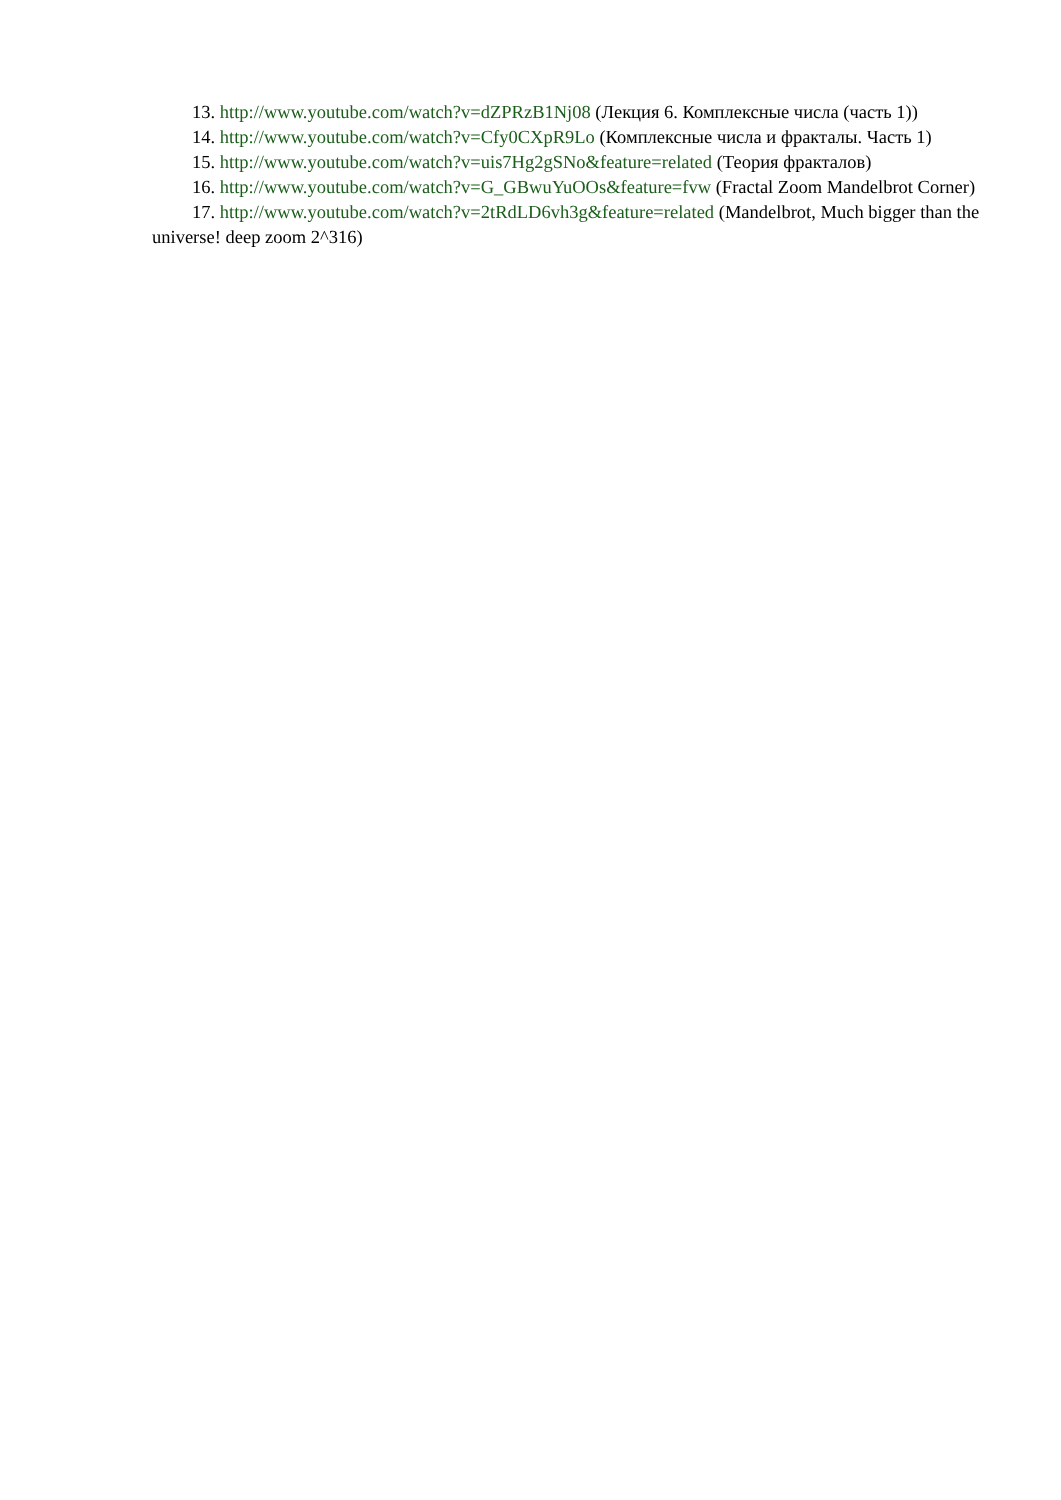13. http://www.youtube.com/watch?v=dZPRzB1Nj08 (Лекция 6. Комплексные числа (часть 1))
14. http://www.youtube.com/watch?v=Cfy0CXpR9Lo (Комплексные числа и фракталы. Часть 1)
15. http://www.youtube.com/watch?v=uis7Hg2gSNo&feature=related (Теория фракталов)
16. http://www.youtube.com/watch?v=G_GBwuYuOOs&feature=fvw (Fractal Zoom Mandelbrot Corner)
17. http://www.youtube.com/watch?v=2tRdLD6vh3g&feature=related (Mandelbrot, Much bigger than the universe! deep zoom 2^316)